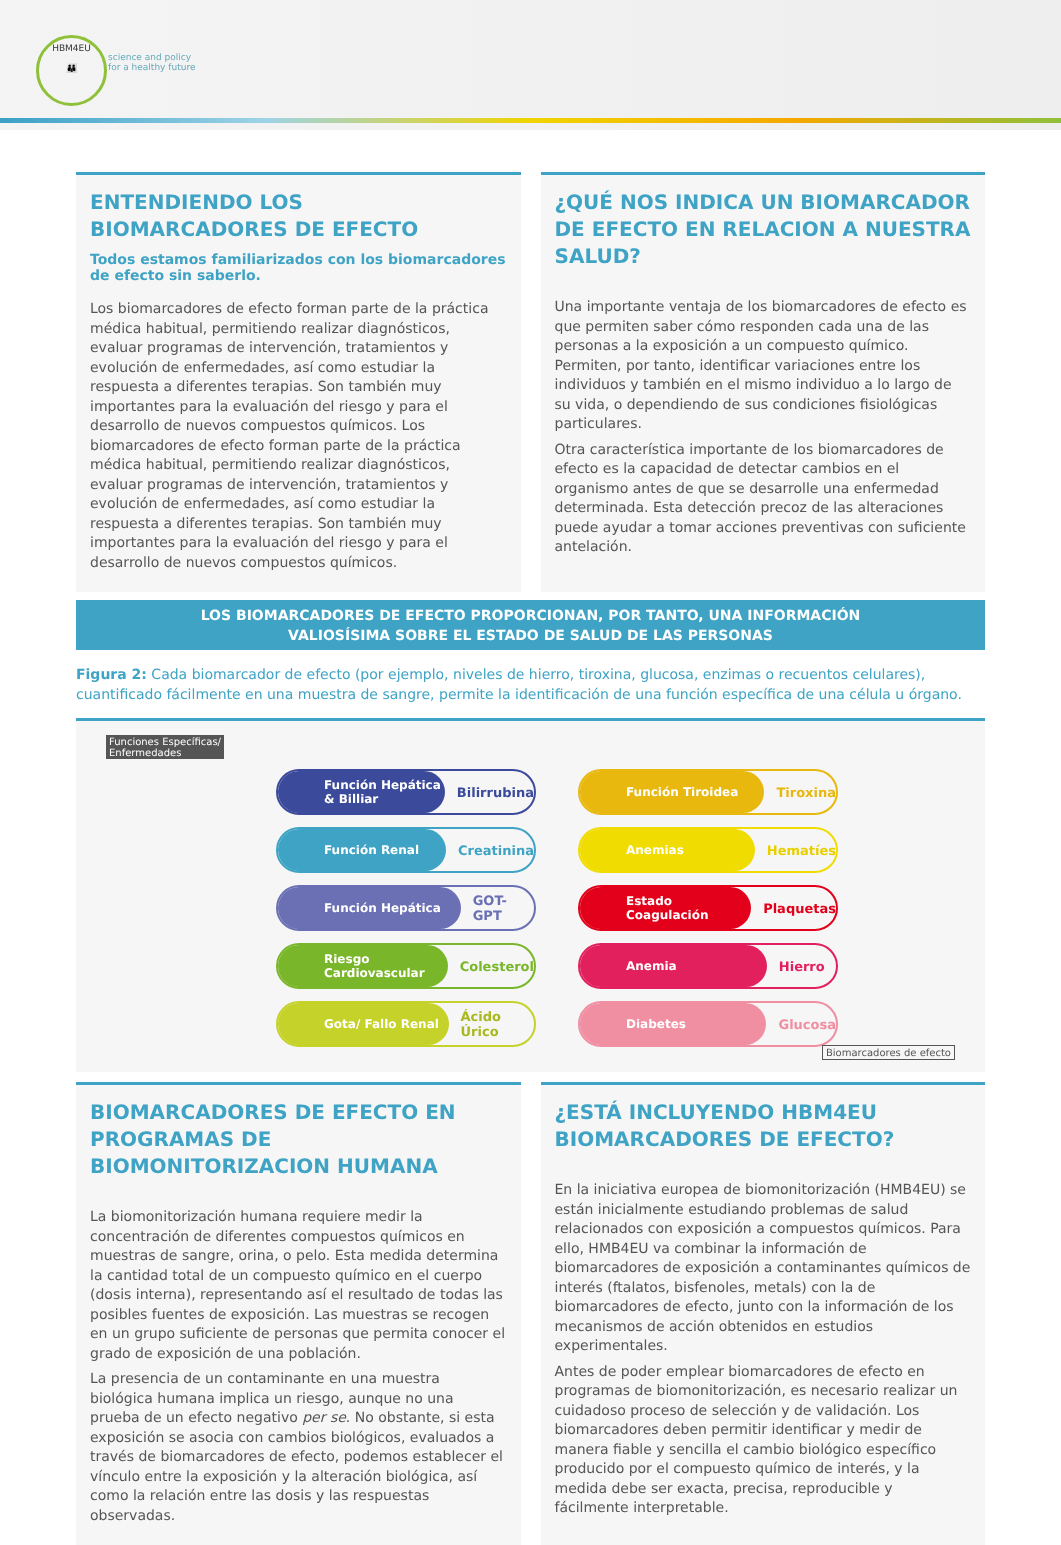HBM4EU
👪
science and policy
for a healthy future
ENTENDIENDO LOS
BIOMARCADORES DE EFECTO
Todos estamos familiarizados con los biomarcadores de efecto sin saberlo.
Los biomarcadores de efecto forman parte de la práctica médica habitual, permitiendo realizar diagnósticos, evaluar programas de intervención, tratamientos y evolución de enfermedades, así como estudiar la respuesta a diferentes terapias. Son también muy importantes para la evaluación del riesgo y para el desarrollo de nuevos compuestos químicos. Los biomarcadores de efecto forman parte de la práctica médica habitual, permitiendo realizar diagnósticos, evaluar programas de intervención, tratamientos y evolución de enfermedades, así como estudiar la respuesta a diferentes terapias. Son también muy importantes para la evaluación del riesgo y para el desarrollo de nuevos compuestos químicos.
¿QUÉ NOS INDICA UN BIOMARCADOR DE EFECTO EN RELACION A NUESTRA SALUD?
Una importante ventaja de los biomarcadores de efecto es que permiten saber cómo responden cada una de las personas a la exposición a un compuesto químico. Permiten, por tanto, identificar variaciones entre los individuos y también en el mismo individuo a lo largo de su vida, o dependiendo de sus condiciones fisiológicas particulares.
Otra característica importante de los biomarcadores de efecto es la capacidad de detectar cambios en el organismo antes de que se desarrolle una enfermedad determinada. Esta detección precoz de las alteraciones puede ayudar a tomar acciones preventivas con suficiente antelación.
LOS BIOMARCADORES DE EFECTO PROPORCIONAN, POR TANTO, UNA INFORMACIÓN
VALIOSÍSIMA SOBRE EL ESTADO DE SALUD DE LAS PERSONAS
Figura 2: Cada biomarcador de efecto (por ejemplo, niveles de hierro, tiroxina, glucosa, enzimas o recuentos celulares), cuantificado fácilmente en una muestra de sangre, permite la identificación de una función específica de una célula u órgano.
Funciones Específicas/
Enfermedades
Función Hepática & Billiar
Bilirrubina
Función Tiroidea
Tiroxina
Función Renal
Creatinina
Anemias
Hematíes
Función Hepática
GOT-GPT
Estado Coagulación
Plaquetas
Riesgo Cardiovascular
Colesterol
Anemia
Hierro
Gota/ Fallo Renal
Ácido Úrico
Diabetes
Glucosa
Biomarcadores de efecto
BIOMARCADORES DE EFECTO EN PROGRAMAS DE BIOMONITORIZACION HUMANA
La biomonitorización humana requiere medir la concentración de diferentes compuestos químicos en muestras de sangre, orina, o pelo. Esta medida determina la cantidad total de un compuesto químico en el cuerpo (dosis interna), representando así el resultado de todas las posibles fuentes de exposición. Las muestras se recogen en un grupo suficiente de personas que permita conocer el grado de exposición de una población.
La presencia de un contaminante en una muestra biológica humana implica un riesgo, aunque no una prueba de un efecto negativo per se. No obstante, si esta exposición se asocia con cambios biológicos, evaluados a través de biomarcadores de efecto, podemos establecer el vínculo entre la exposición y la alteración biológica, así como la relación entre las dosis y las respuestas observadas.
¿ESTÁ INCLUYENDO HBM4EU BIOMARCADORES DE EFECTO?
En la iniciativa europea de biomonitorización (HMB4EU) se están inicialmente estudiando problemas de salud relacionados con exposición a compuestos químicos. Para ello, HMB4EU va combinar la información de biomarcadores de exposición a contaminantes químicos de interés (ftalatos, bisfenoles, metals) con la de biomarcadores de efecto, junto con la información de los mecanismos de acción obtenidos en estudios experimentales.
Antes de poder emplear biomarcadores de efecto en programas de biomonitorización, es necesario realizar un cuidadoso proceso de selección y de validación. Los biomarcadores deben permitir identificar y medir de manera fiable y sencilla el cambio biológico específico producido por el compuesto químico de interés, y la medida debe ser exacta, precisa, reproducible y fácilmente interpretable.